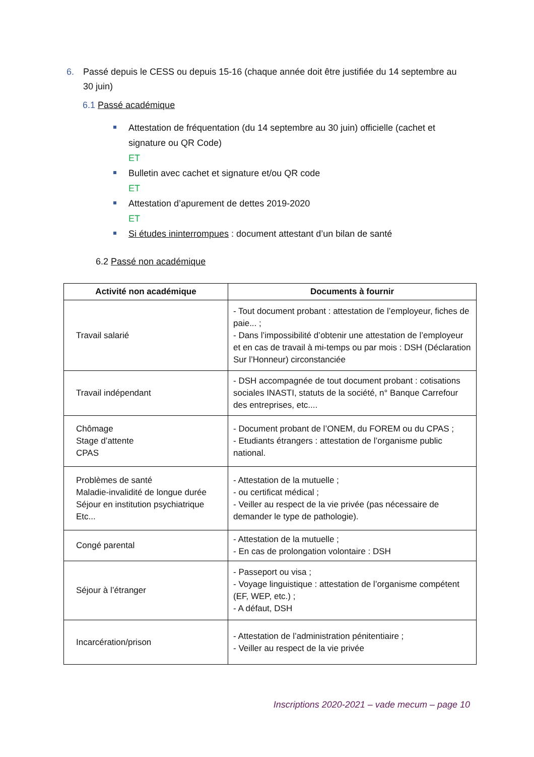6. Passé depuis le CESS ou depuis 15-16 (chaque année doit être justifiée du 14 septembre au 30 juin)
6.1 Passé académique
Attestation de fréquentation (du 14 septembre au 30 juin) officielle (cachet et signature ou QR Code)
ET
Bulletin avec cachet et signature et/ou QR code
ET
Attestation d’apurement de dettes 2019-2020
ET
Si études ininterrompues : document attestant d’un bilan de santé
6.2 Passé non académique
| Activité non académique | Documents à fournir |
| --- | --- |
| Travail salarié | - Tout document probant : attestation de l’employeur, fiches de paie... ; - Dans l’impossibilité d’obtenir une attestation de l’employeur et en cas de travail à mi-temps ou par mois : DSH (Déclaration Sur l’Honneur) circonstanciée |
| Travail indépendant | - DSH accompagnée de tout document probant : cotisations sociales INASTI, statuts de la société, n° Banque Carrefour des entreprises, etc.... |
| Chômage Stage d’attente CPAS | - Document probant de l’ONEM, du FOREM ou du CPAS ; - Etudiants étrangers : attestation de l’organisme public national. |
| Problèmes de santé Maladie-invalidité de longue durée Séjour en institution psychiatrique Etc... | - Attestation de la mutuelle ; - ou certificat médical ; - Veiller au respect de la vie privée (pas nécessaire de demander le type de pathologie). |
| Congé parental | - Attestation de la mutuelle ; - En cas de prolongation volontaire : DSH |
| Séjour à l’étranger | - Passeport ou visa ; - Voyage linguistique : attestation de l’organisme compétent (EF, WEP, etc.) ; - A défaut, DSH |
| Incarcération/prison | - Attestation de l’administration pénitentiaire ; - Veiller au respect de la vie privée |
Inscriptions 2020-2021 – vade mecum – page 10